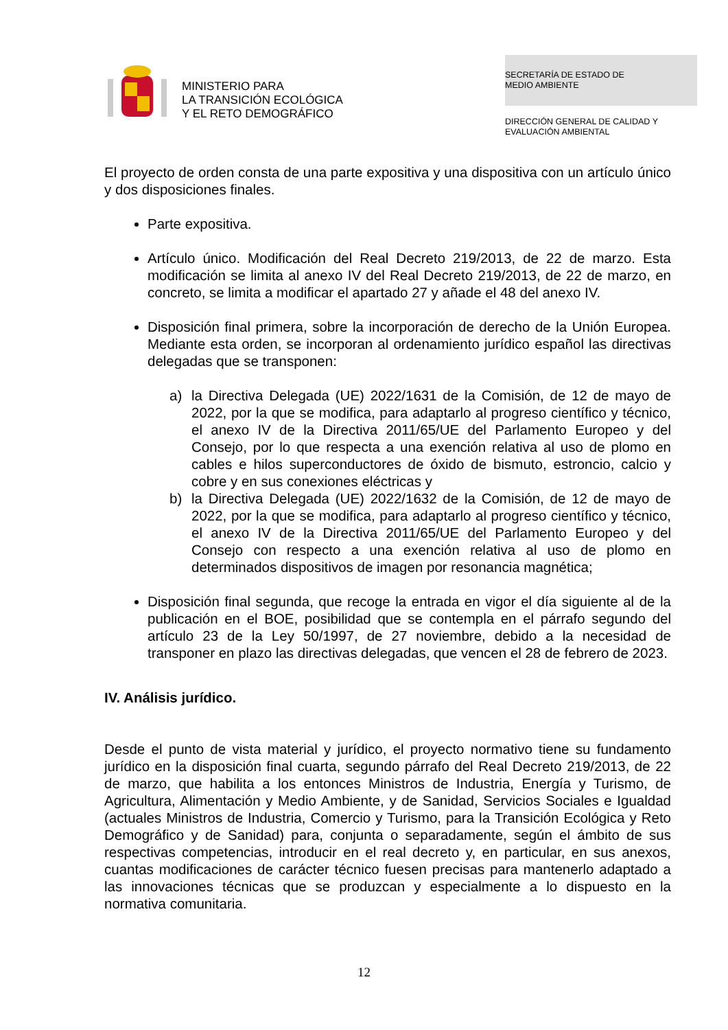MINISTERIO PARA
LA TRANSICIÓN ECOLÓGICA
Y EL RETO DEMOGRÁFICO
SECRETARÍA DE ESTADO DE
MEDIO AMBIENTE
DIRECCIÓN GENERAL DE CALIDAD Y
EVALUACIÓN AMBIENTAL
El proyecto de orden consta de una parte expositiva y una dispositiva con un artículo único y dos disposiciones finales.
Parte expositiva.
Artículo único. Modificación del Real Decreto 219/2013, de 22 de marzo. Esta modificación se limita al anexo IV del Real Decreto 219/2013, de 22 de marzo, en concreto, se limita a modificar el apartado 27 y añade el 48 del anexo IV.
Disposición final primera, sobre la incorporación de derecho de la Unión Europea. Mediante esta orden, se incorporan al ordenamiento jurídico español las directivas delegadas que se transponen:
a) la Directiva Delegada (UE) 2022/1631 de la Comisión, de 12 de mayo de 2022, por la que se modifica, para adaptarlo al progreso científico y técnico, el anexo IV de la Directiva 2011/65/UE del Parlamento Europeo y del Consejo, por lo que respecta a una exención relativa al uso de plomo en cables e hilos superconductores de óxido de bismuto, estroncio, calcio y cobre y en sus conexiones eléctricas y
b) la Directiva Delegada (UE) 2022/1632 de la Comisión, de 12 de mayo de 2022, por la que se modifica, para adaptarlo al progreso científico y técnico, el anexo IV de la Directiva 2011/65/UE del Parlamento Europeo y del Consejo con respecto a una exención relativa al uso de plomo en determinados dispositivos de imagen por resonancia magnética;
Disposición final segunda, que recoge la entrada en vigor el día siguiente al de la publicación en el BOE, posibilidad que se contempla en el párrafo segundo del artículo 23 de la Ley 50/1997, de 27 noviembre, debido a la necesidad de transponer en plazo las directivas delegadas, que vencen el 28 de febrero de 2023.
IV. Análisis jurídico.
Desde el punto de vista material y jurídico, el proyecto normativo tiene su fundamento jurídico en la disposición final cuarta, segundo párrafo del Real Decreto 219/2013, de 22 de marzo, que habilita a los entonces Ministros de Industria, Energía y Turismo, de Agricultura, Alimentación y Medio Ambiente, y de Sanidad, Servicios Sociales e Igualdad (actuales Ministros de Industria, Comercio y Turismo, para la Transición Ecológica y Reto Demográfico y de Sanidad) para, conjunta o separadamente, según el ámbito de sus respectivas competencias, introducir en el real decreto y, en particular, en sus anexos, cuantas modificaciones de carácter técnico fuesen precisas para mantenerlo adaptado a las innovaciones técnicas que se produzcan y especialmente a lo dispuesto en la normativa comunitaria.
12